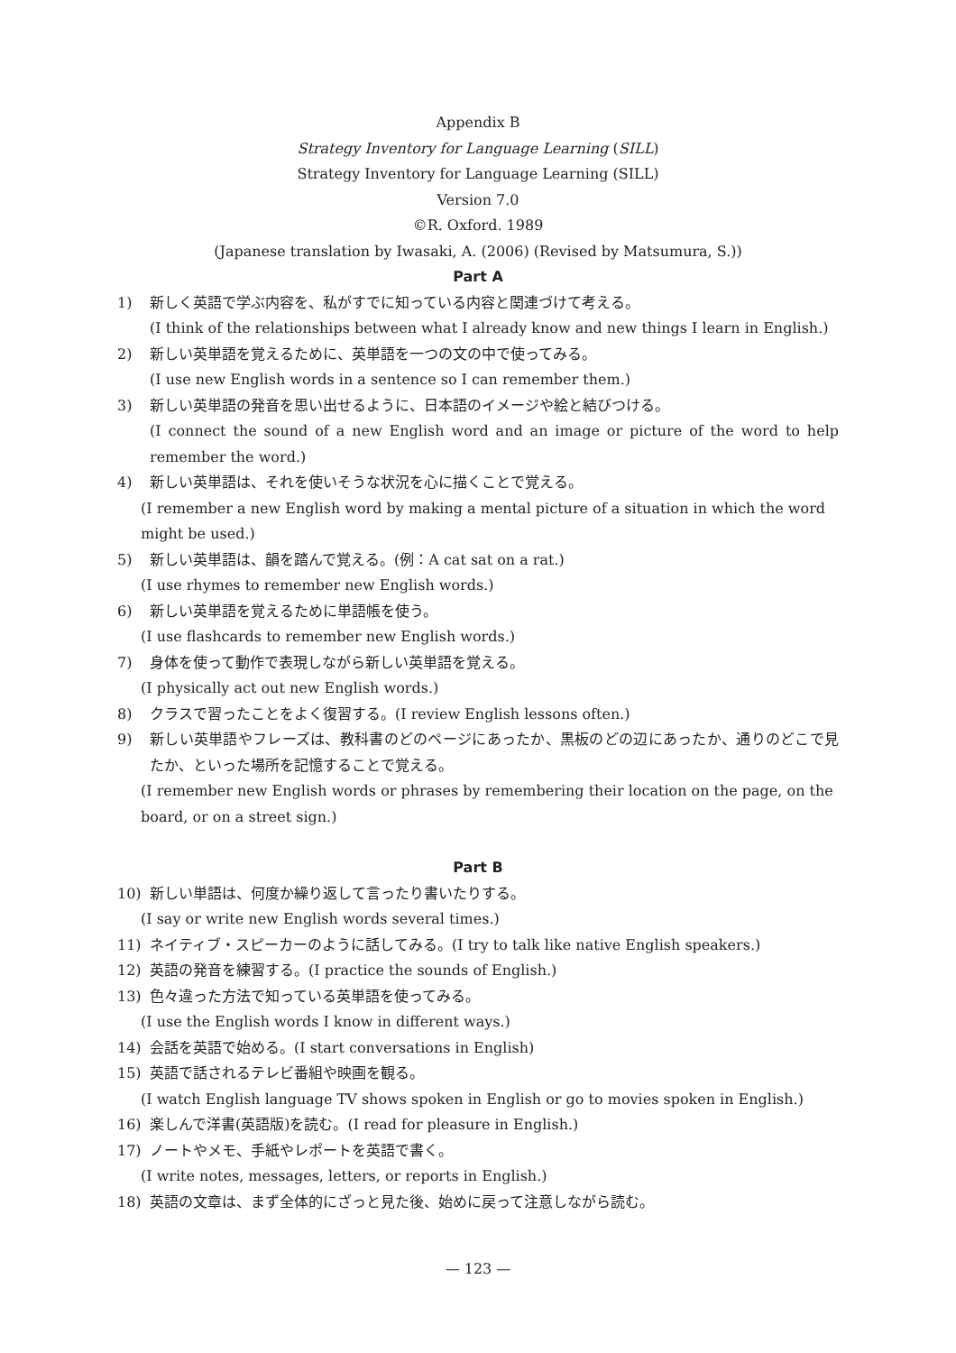Appendix B
Strategy Inventory for Language Learning (SILL)
Strategy Inventory for Language Learning (SILL)
Version 7.0
©R. Oxford. 1989
(Japanese translation by Iwasaki, A. (2006) (Revised by Matsumura, S.))
Part A
1) 新しく英語で学ぶ内容を、私がすでに知っている内容と関連づけて考える。
(I think of the relationships between what I already know and new things I learn in English.)
2) 新しい英単語を覚えるために、英単語を一つの文の中で使ってみる。
(I use new English words in a sentence so I can remember them.)
3) 新しい英単語の発音を思い出せるように、日本語のイメージや絵と結びつける。
(I connect the sound of a new English word and an image or picture of the word to help remember the word.)
4) 新しい英単語は、それを使いそうな状況を心に描くことで覚える。
(I remember a new English word by making a mental picture of a situation in which the word might be used.)
5) 新しい英単語は、韻を踏んで覚える。(例：A cat sat on a rat.)
(I use rhymes to remember new English words.)
6) 新しい英単語を覚えるために単語帳を使う。
(I use flashcards to remember new English words.)
7) 身体を使って動作で表現しながら新しい英単語を覚える。
(I physically act out new English words.)
8) クラスで習ったことをよく復習する。(I review English lessons often.)
9) 新しい英単語やフレーズは、教科書のどのページにあったか、黒板のどの辺にあったか、通りのどこで見たか、といった場所を記憶することで覚える。
(I remember new English words or phrases by remembering their location on the page, on the board, or on a street sign.)
Part B
10) 新しい単語は、何度か繰り返して言ったり書いたりする。
(I say or write new English words several times.)
11) ネイティブ・スピーカーのように話してみる。(I try to talk like native English speakers.)
12) 英語の発音を練習する。(I practice the sounds of English.)
13) 色々違った方法で知っている英単語を使ってみる。
(I use the English words I know in different ways.)
14) 会話を英語で始める。(I start conversations in English)
15) 英語で話されるテレビ番組や映画を観る。
(I watch English language TV shows spoken in English or go to movies spoken in English.)
16) 楽しんで洋書(英語版)を読む。(I read for pleasure in English.)
17) ノートやメモ、手紙やレポートを英語で書く。
(I write notes, messages, letters, or reports in English.)
18) 英語の文章は、まず全体的にざっと見た後、始めに戻って注意しながら読む。
— 123 —